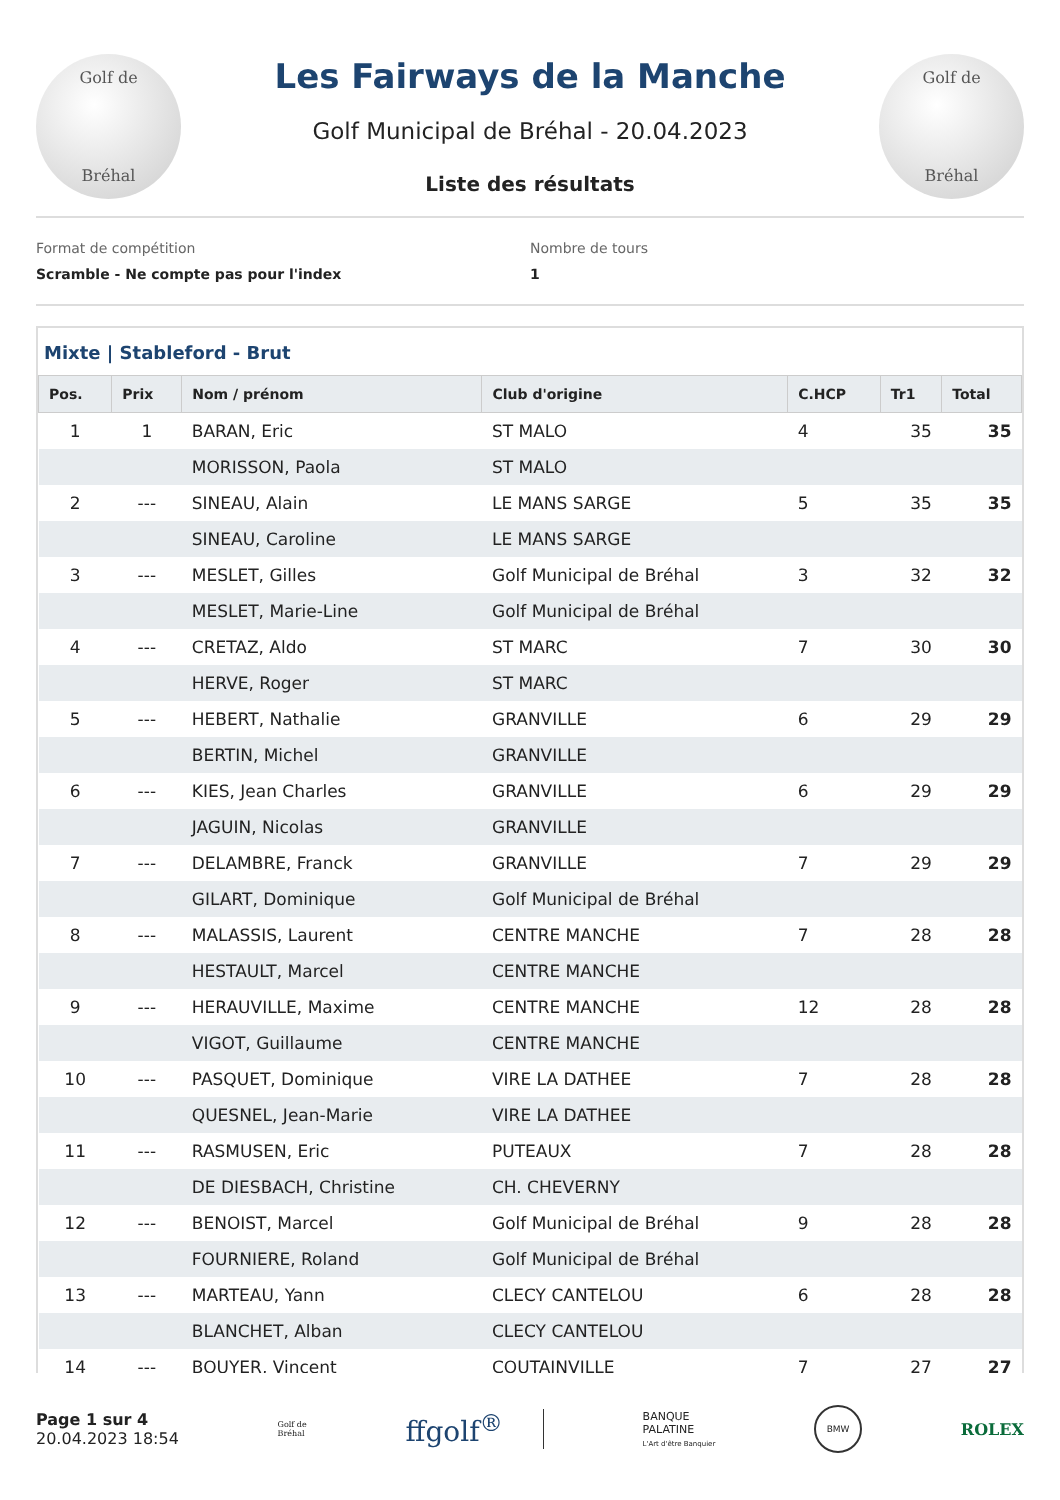Golf de
Bréhal
Les Fairways de la Manche
Golf Municipal de Bréhal - 20.04.2023
Liste des résultats
Golf de
Bréhal
Format de compétition
Scramble - Ne compte pas pour l'index
Nombre de tours
1
Mixte | Stableford - Brut
| Pos. | Prix | Nom / prénom | Club d'origine | C.HCP | Tr1 | Total |
| --- | --- | --- | --- | --- | --- | --- |
| 1 | 1 | BARAN, Eric | ST MALO | 4 | 35 | 35 |
| | | MORISSON, Paola | ST MALO | | | |
| 2 | --- | SINEAU, Alain | LE MANS SARGE | 5 | 35 | 35 |
| | | SINEAU, Caroline | LE MANS SARGE | | | |
| 3 | --- | MESLET, Gilles | Golf Municipal de Bréhal | 3 | 32 | 32 |
| | | MESLET, Marie-Line | Golf Municipal de Bréhal | | | |
| 4 | --- | CRETAZ, Aldo | ST MARC | 7 | 30 | 30 |
| | | HERVE, Roger | ST MARC | | | |
| 5 | --- | HEBERT, Nathalie | GRANVILLE | 6 | 29 | 29 |
| | | BERTIN, Michel | GRANVILLE | | | |
| 6 | --- | KIES, Jean Charles | GRANVILLE | 6 | 29 | 29 |
| | | JAGUIN, Nicolas | GRANVILLE | | | |
| 7 | --- | DELAMBRE, Franck | GRANVILLE | 7 | 29 | 29 |
| | | GILART, Dominique | Golf Municipal de Bréhal | | | |
| 8 | --- | MALASSIS, Laurent | CENTRE MANCHE | 7 | 28 | 28 |
| | | HESTAULT, Marcel | CENTRE MANCHE | | | |
| 9 | --- | HERAUVILLE, Maxime | CENTRE MANCHE | 12 | 28 | 28 |
| | | VIGOT, Guillaume | CENTRE MANCHE | | | |
| 10 | --- | PASQUET, Dominique | VIRE LA DATHEE | 7 | 28 | 28 |
| | | QUESNEL, Jean-Marie | VIRE LA DATHEE | | | |
| 11 | --- | RASMUSEN, Eric | PUTEAUX | 7 | 28 | 28 |
| | | DE DIESBACH, Christine | CH. CHEVERNY | | | |
| 12 | --- | BENOIST, Marcel | Golf Municipal de Bréhal | 9 | 28 | 28 |
| | | FOURNIERE, Roland | Golf Municipal de Bréhal | | | |
| 13 | --- | MARTEAU, Yann | CLECY CANTELOU | 6 | 28 | 28 |
| | | BLANCHET, Alban | CLECY CANTELOU | | | |
| 14 | --- | BOUYER, Vincent | COUTAINVILLE | 7 | 27 | 27 |
Page 1 sur 4
20.04.2023 18:54
Golf de
Bréhal
ffgolf<sup>®</sup>
BANQUE
PALATINE
L'Art d'être Banquier
BMW
ROLEX